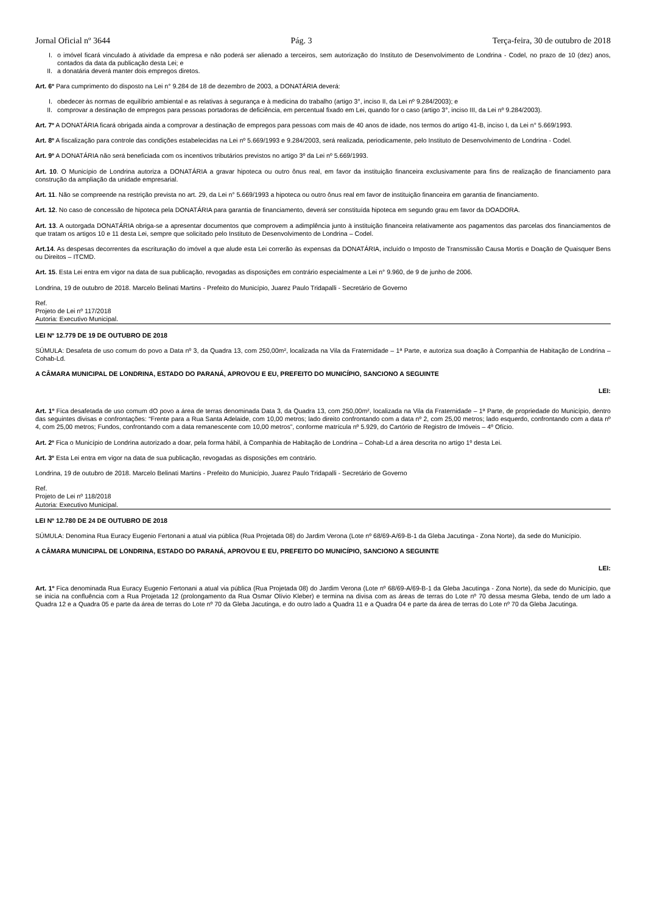Jornal Oficial nº 3644 Pág. 3 Terça-feira, 30 de outubro de 2018
I. o imóvel ficará vinculado à atividade da empresa e não poderá ser alienado a terceiros, sem autorização do Instituto de Desenvolvimento de Londrina - Codel, no prazo de 10 (dez) anos, contados da data da publicação desta Lei; e
II. a donatária deverá manter dois empregos diretos.
Art. 6º Para cumprimento do disposto na Lei n° 9.284 de 18 de dezembro de 2003, a DONATÁRIA deverá:
I. obedecer às normas de equilíbrio ambiental e as relativas à segurança e à medicina do trabalho (artigo 3°, inciso II, da Lei nº 9.284/2003); e
II. comprovar a destinação de empregos para pessoas portadoras de deficiência, em percentual fixado em Lei, quando for o caso (artigo 3°, inciso III, da Lei nº 9.284/2003).
Art. 7º A DONATÁRIA ficará obrigada ainda a comprovar a destinação de empregos para pessoas com mais de 40 anos de idade, nos termos do artigo 41-B, inciso I, da Lei n° 5.669/1993.
Art. 8º A fiscalização para controle das condições estabelecidas na Lei nº 5.669/1993 e 9.284/2003, será realizada, periodicamente, pelo Instituto de Desenvolvimento de Londrina - Codel.
Art. 9º A DONATÁRIA não será beneficiada com os incentivos tributários previstos no artigo 3º da Lei nº 5.669/1993.
Art. 10. O Município de Londrina autoriza a DONATÁRIA a gravar hipoteca ou outro ônus real, em favor da instituição financeira exclusivamente para fins de realização de financiamento para construção da ampliação da unidade empresarial.
Art. 11. Não se compreende na restrição prevista no art. 29, da Lei n° 5.669/1993 a hipoteca ou outro ônus real em favor de instituição financeira em garantia de financiamento.
Art. 12. No caso de concessão de hipoteca pela DONATÁRIA para garantia de financiamento, deverá ser constituída hipoteca em segundo grau em favor da DOADORA.
Art. 13. A outorgada DONATÁRIA obriga-se a apresentar documentos que comprovem a adimplência junto à instituição financeira relativamente aos pagamentos das parcelas dos financiamentos de que tratam os artigos 10 e 11 desta Lei, sempre que solicitado pelo Instituto de Desenvolvimento de Londrina – Codel.
Art.14. As despesas decorrentes da escrituração do imóvel a que alude esta Lei correrão às expensas da DONATÁRIA, incluído o Imposto de Transmissão Causa Mortis e Doação de Quaisquer Bens ou Direitos – ITCMD.
Art. 15. Esta Lei entra em vigor na data de sua publicação, revogadas as disposições em contrário especialmente a Lei n° 9.960, de 9 de junho de 2006.
Londrina, 19 de outubro de 2018. Marcelo Belinati Martins - Prefeito do Município, Juarez Paulo Tridapalli - Secretário de Governo
Ref.
Projeto de Lei nº 117/2018
Autoria: Executivo Municipal.
LEI Nº 12.779 DE 19 DE OUTUBRO DE 2018
SÚMULA: Desafeta de uso comum do povo a Data nº 3, da Quadra 13, com 250,00m², localizada na Vila da Fraternidade – 1ª Parte, e autoriza sua doação à Companhia de Habitação de Londrina – Cohab-Ld.
A CÂMARA MUNICIPAL DE LONDRINA, ESTADO DO PARANÁ, APROVOU E EU, PREFEITO DO MUNICÍPIO, SANCIONO A SEGUINTE
LEI:
Art. 1º Fica desafetada de uso comum dO povo a área de terras denominada Data 3, da Quadra 13, com 250,00m², localizada na Vila da Fraternidade – 1ª Parte, de propriedade do Município, dentro das seguintes divisas e confrontações: “Frente para a Rua Santa Adelaide, com 10,00 metros; lado direito confrontando com a data nº 2, com 25,00 metros; lado esquerdo, confrontando com a data nº 4, com 25,00 metros; Fundos, confrontando com a data remanescente com 10,00 metros”, conforme matrícula nº 5.929, do Cartório de Registro de Imóveis – 4º Ofício.
Art. 2º Fica o Município de Londrina autorizado a doar, pela forma hábil, à Companhia de Habitação de Londrina – Cohab-Ld a área descrita no artigo 1º desta Lei.
Art. 3º Esta Lei entra em vigor na data de sua publicação, revogadas as disposições em contrário.
Londrina, 19 de outubro de 2018. Marcelo Belinati Martins - Prefeito do Município, Juarez Paulo Tridapalli - Secretário de Governo
Ref.
Projeto de Lei nº 118/2018
Autoria: Executivo Municipal.
LEI Nº 12.780 DE 24 DE OUTUBRO DE 2018
SÚMULA: Denomina Rua Euracy Eugenio Fertonani a atual via pública (Rua Projetada 08) do Jardim Verona (Lote nº 68/69-A/69-B-1 da Gleba Jacutinga - Zona Norte), da sede do Município.
A CÂMARA MUNICIPAL DE LONDRINA, ESTADO DO PARANÁ, APROVOU E EU, PREFEITO DO MUNICÍPIO, SANCIONO A SEGUINTE
LEI:
Art. 1º Fica denominada Rua Euracy Eugenio Fertonani a atual via pública (Rua Projetada 08) do Jardim Verona (Lote nº 68/69-A/69-B-1 da Gleba Jacutinga - Zona Norte), da sede do Município, que se inicia na confluência com a Rua Projetada 12 (prolongamento da Rua Osmar Olívio Kleber) e termina na divisa com as áreas de terras do Lote nº 70 dessa mesma Gleba, tendo de um lado a Quadra 12 e a Quadra 05 e parte da área de terras do Lote nº 70 da Gleba Jacutinga, e do outro lado a Quadra 11 e a Quadra 04 e parte da área de terras do Lote nº 70 da Gleba Jacutinga.